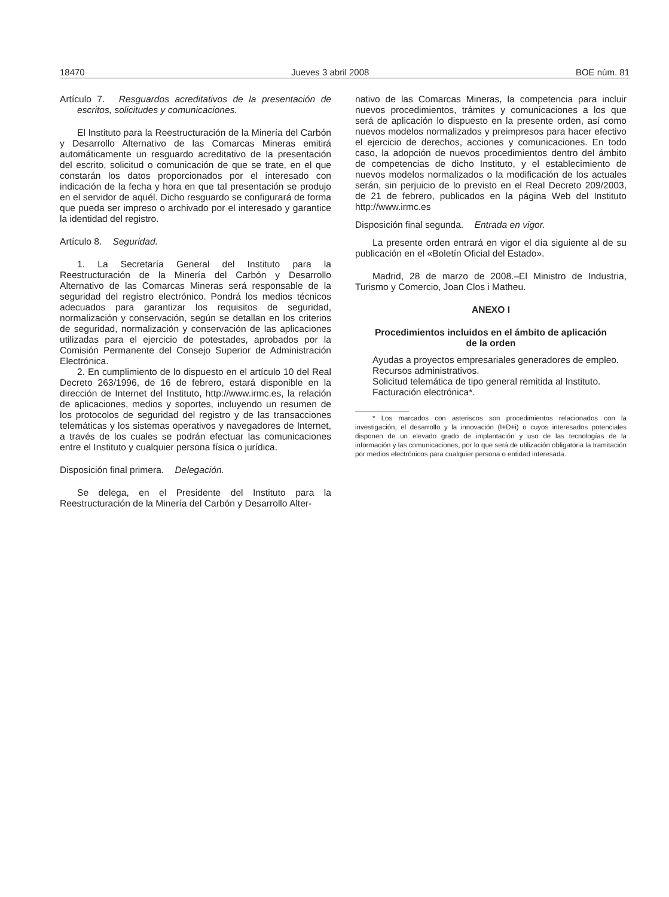18470 Jueves 3 abril 2008 BOE núm. 81
Artículo 7. Resguardos acreditativos de la presentación de escritos, solicitudes y comunicaciones.
El Instituto para la Reestructuración de la Minería del Carbón y Desarrollo Alternativo de las Comarcas Mineras emitirá automáticamente un resguardo acreditativo de la presentación del escrito, solicitud o comunicación de que se trate, en el que constarán los datos proporcionados por el interesado con indicación de la fecha y hora en que tal presentación se produjo en el servidor de aquél. Dicho resguardo se configurará de forma que pueda ser impreso o archivado por el interesado y garantice la identidad del registro.
Artículo 8. Seguridad.
1. La Secretaría General del Instituto para la Reestructuración de la Minería del Carbón y Desarrollo Alternativo de las Comarcas Mineras será responsable de la seguridad del registro electrónico. Pondrá los medios técnicos adecuados para garantizar los requisitos de seguridad, normalización y conservación, según se detallan en los criterios de seguridad, normalización y conservación de las aplicaciones utilizadas para el ejercicio de potestades, aprobados por la Comisión Permanente del Consejo Superior de Administración Electrónica.
2. En cumplimiento de lo dispuesto en el artículo 10 del Real Decreto 263/1996, de 16 de febrero, estará disponible en la dirección de Internet del Instituto, http://www.irmc.es, la relación de aplicaciones, medios y soportes, incluyendo un resumen de los protocolos de seguridad del registro y de las transacciones telemáticas y los sistemas operativos y navegadores de Internet, a través de los cuales se podrán efectuar las comunicaciones entre el Instituto y cualquier persona física o jurídica.
Disposición final primera. Delegación.
Se delega, en el Presidente del Instituto para la Reestructuración de la Minería del Carbón y Desarrollo Alter-
nativo de las Comarcas Mineras, la competencia para incluir nuevos procedimientos, trámites y comunicaciones a los que será de aplicación lo dispuesto en la presente orden, así como nuevos modelos normalizados y preimpresos para hacer efectivo el ejercicio de derechos, acciones y comunicaciones. En todo caso, la adopción de nuevos procedimientos dentro del ámbito de competencias de dicho Instituto, y el establecimiento de nuevos modelos normalizados o la modificación de los actuales serán, sin perjuicio de lo previsto en el Real Decreto 209/2003, de 21 de febrero, publicados en la página Web del Instituto http://www.irmc.es
Disposición final segunda. Entrada en vigor.
La presente orden entrará en vigor el día siguiente al de su publicación en el «Boletín Oficial del Estado».
Madrid, 28 de marzo de 2008.–El Ministro de Industria, Turismo y Comercio, Joan Clos i Matheu.
ANEXO I
Procedimientos incluidos en el ámbito de aplicación
de la orden
Ayudas a proyectos empresariales generadores de empleo.
Recursos administrativos.
Solicitud telemática de tipo general remitida al Instituto.
Facturación electrónica*.
* Los marcados con asteriscos son procedimientos relacionados con la investigación, el desarrollo y la innovación (I+D+i) o cuyos interesados potenciales disponen de un elevado grado de implantación y uso de las tecnologías de la información y las comunicaciones, por lo que será de utilización obligatoria la tramitación por medios electrónicos para cualquier persona o entidad interesada.